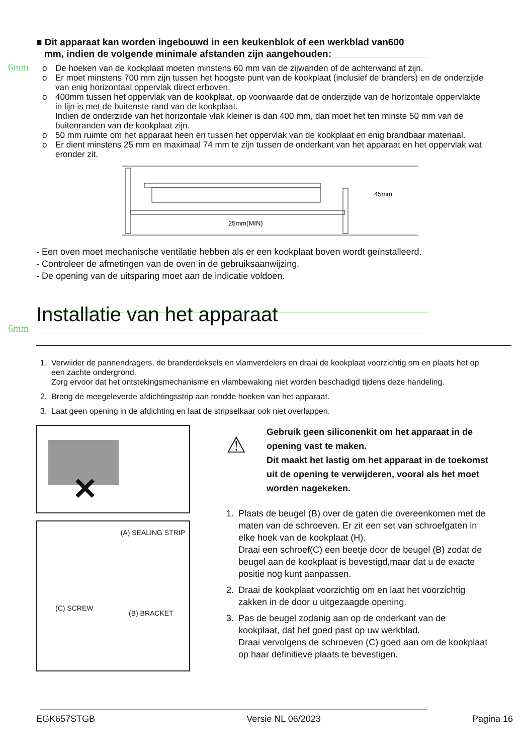6mm
6mm
■ Dit apparaat kan worden ingebouwd in een keukenblok of een werkblad van600
mm, indien de volgende minimale afstanden zijn aangehouden:
o De hoeken van de kookplaat moeten minstens 60 mm van de zijwanden of de achterwand af zijn.
o Er moet minstens 700 mm zijn tussen het hoogste punt van de kookplaat (inclusief de branders) en de onderzijde van enig horizontaal oppervlak direct erboven.
o 400mm tussen het oppervlak van de kookplaat, op voorwaarde dat de onderzijde van de horizontale oppervlakte in lijn is met de buitenste rand van de kookplaat.
Indien de onderziide van het horizontale vlak kleiner is dan 400 mm, dan moet het ten minste 50 mm van de buitenranden van de kookplaat zijn.
o 50 mm ruimte om het apparaat heen en tussen het oppervlak van de kookplaat en enig brandbaar materiaal.
o Er dient minstens 25 mm en maximaal 74 mm te zijn tussen de onderkant van het apparaat en het oppervlak wat eronder zit.
45mm
25mm(MIN)
- Een oven moet mechanische ventilatie hebben als er een kookplaat boven wordt geïnstalleerd.
- Controleer de afmetingen van de oven in de gebruiksaanwijzing.
- De opening van de uitsparing moet aan de indicatie voldoen.
Installatie van het apparaat
1. Verwiider de pannendragers, de branderdeksels en vlamverdelers en draai de kookplaat voorzichtig om en plaats het op een zachte ondergrond.
Zorg ervoor dat het ontstekingsmechanisme en vlambewaking niet worden beschadigd tijdens deze handeling.
2. Breng de meegeleverde afdichtingsstrip aan rondde hoeken van het apparaat.
3. Laat geen opening in de afdichting en laat de stripselkaar ook niet overlappen.
✕
(A) SEALING STRIP
(C) SCREW
(B) BRACKET
⚠
Gebruik geen siliconenkit om het apparaat in de opening vast te maken.
Dit maakt het lastig om het apparaat in de toekomst uit de opening te verwijderen, vooral als het moet worden nagekeken.
1. Plaats de beugel (B) over de gaten die overeenkomen met de maten van de schroeven. Er zit een set van schroefgaten in elke hoek van de kookplaat (H).
Draai een schroef(C) een beetje door de beugel (B) zodat de beugel aan de kookplaat is bevestigd,maar dat u de exacte positie nog kunt aanpassen.
2. Draai de kookplaat voorzichtig om en laat het voorzichtig zakken in de door u uitgezaagde opening.
3. Pas de beugel zodanig aan op de onderkant van de kookplaat, dat het goed past op uw werkblad.
Draai vervolgens de schroeven (C) goed aan om de kookplaat op haar definitieve plaats te bevestigen.
EGK657STGB Versie NL 06/2023 Pagina 16